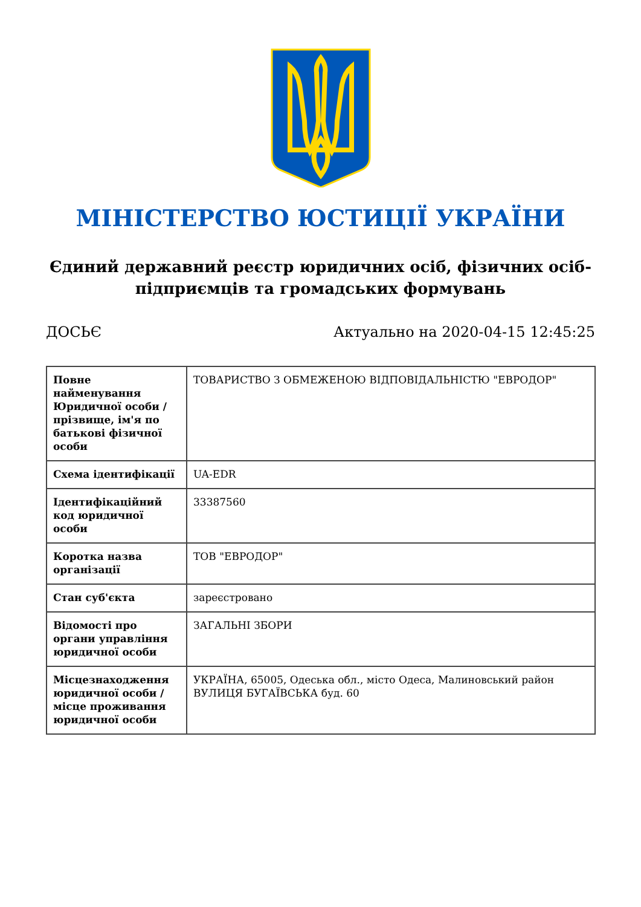МІНІСТЕРСТВО ЮСТИЦІЇ УКРАЇНИ
Єдиний державний реєстр юридичних осіб, фізичних осіб-підприємців та громадських формувань
ДОСЬЄ Актуально на 2020-04-15 12:45:25
| Повне найменування Юридичної особи / прізвище, ім'я по батькові фізичної особи | ТОВАРИСТВО З ОБМЕЖЕНОЮ ВІДПОВІДАЛЬНІСТЮ "ЕВРОДОР" |
| Схема ідентифікації | UA-EDR |
| Ідентифікаційний код юридичної особи | 33387560 |
| Коротка назва організації | ТОВ "ЕВРОДОР" |
| Стан суб'єкта | зареєстровано |
| Відомості про органи управління юридичної особи | ЗАГАЛЬНІ ЗБОРИ |
| Місцезнаходження юридичної особи / місце проживання юридичної особи | УКРАЇНА, 65005, Одеська обл., місто Одеса, Малиновський район ВУЛИЦЯ БУГАЇВСЬКА буд. 60 |